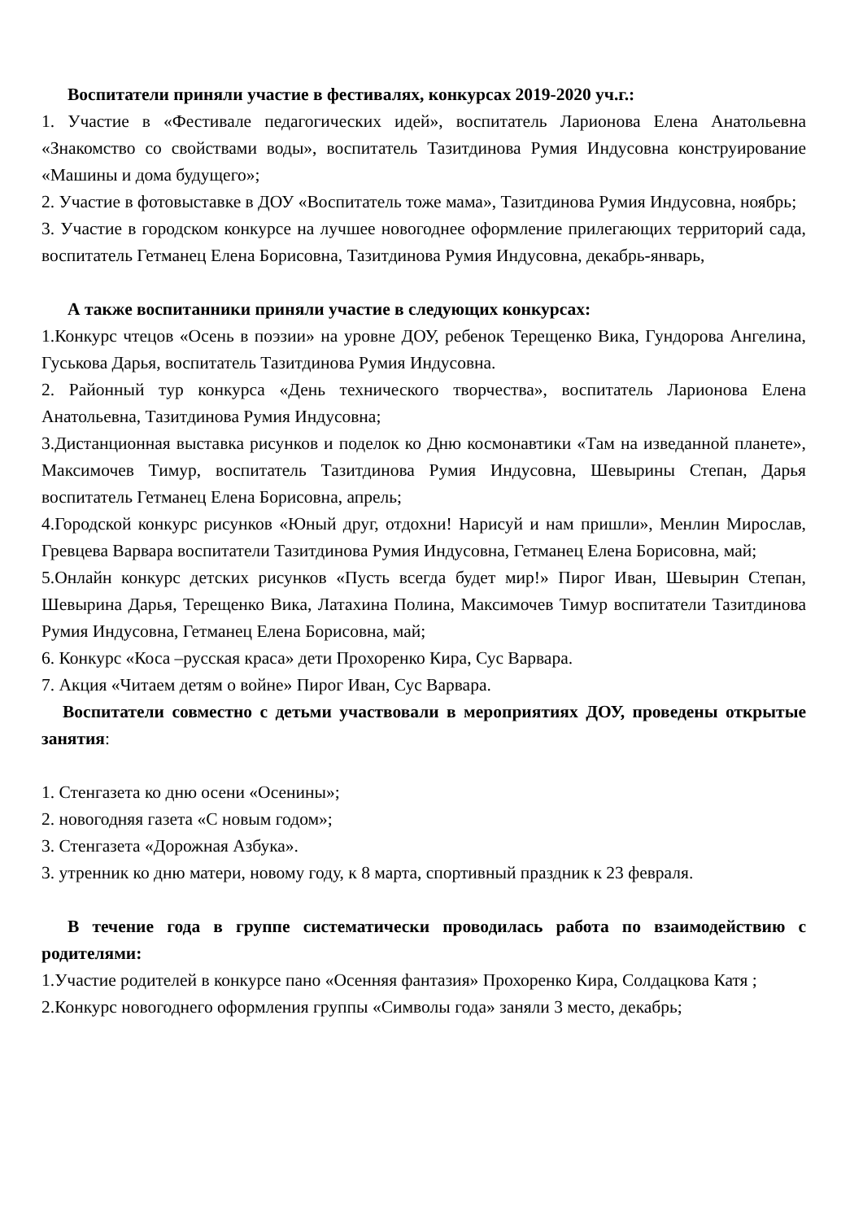Воспитатели приняли участие в фестивалях, конкурсах 2019-2020 уч.г.:
1. Участие в «Фестивале педагогических идей», воспитатель Ларионова Елена Анатольевна «Знакомство со свойствами воды», воспитатель Тазитдинова Румия Индусовна конструирование «Машины и дома будущего»;
2. Участие в фотовыставке в ДОУ «Воспитатель тоже мама», Тазитдинова Румия Индусовна, ноябрь;
3. Участие в городском конкурсе на лучшее новогоднее оформление прилегающих территорий сада, воспитатель Гетманец Елена Борисовна, Тазитдинова Румия Индусовна, декабрь-январь,
А также воспитанники приняли участие в следующих конкурсах:
1.Конкурс чтецов «Осень в поэзии» на уровне ДОУ, ребенок Терещенко Вика, Гундорова Ангелина, Гуськова Дарья, воспитатель Тазитдинова Румия Индусовна.
2. Районный тур конкурса «День технического творчества», воспитатель Ларионова Елена Анатольевна, Тазитдинова Румия Индусовна;
3.Дистанционная выставка рисунков и поделок ко Дню космонавтики «Там на изведанной планете», Максимочев Тимур, воспитатель Тазитдинова Румия Индусовна, Шевырины Степан, Дарья воспитатель Гетманец Елена Борисовна, апрель;
4.Городской конкурс рисунков «Юный друг, отдохни! Нарисуй и нам пришли», Менлин Мирослав, Гревцева Варвара воспитатели Тазитдинова Румия Индусовна, Гетманец Елена Борисовна, май;
5.Онлайн конкурс детских рисунков «Пусть всегда будет мир!» Пирог Иван, Шевырин Степан, Шевырина Дарья, Терещенко Вика, Латахина Полина, Максимочев Тимур воспитатели Тазитдинова Румия Индусовна, Гетманец Елена Борисовна, май;
6. Конкурс «Коса –русская краса» дети Прохоренко Кира, Сус Варвара.
7. Акция «Читаем детям о войне» Пирог Иван, Сус Варвара.
Воспитатели совместно с детьми участвовали в мероприятиях ДОУ, проведены открытые занятия:
1. Стенгазета ко дню осени «Осенины»;
2. новогодняя газета «С новым годом»;
3. Стенгазета «Дорожная Азбука».
3. утренник ко дню матери, новому году, к 8 марта, спортивный праздник к 23 февраля.
В течение года в группе систематически проводилась работа по взаимодействию с родителями:
1.Участие родителей в конкурсе пано «Осенняя фантазия» Прохоренко Кира, Солдацкова Катя ;
2.Конкурс новогоднего оформления группы «Символы года» заняли 3 место, декабрь;